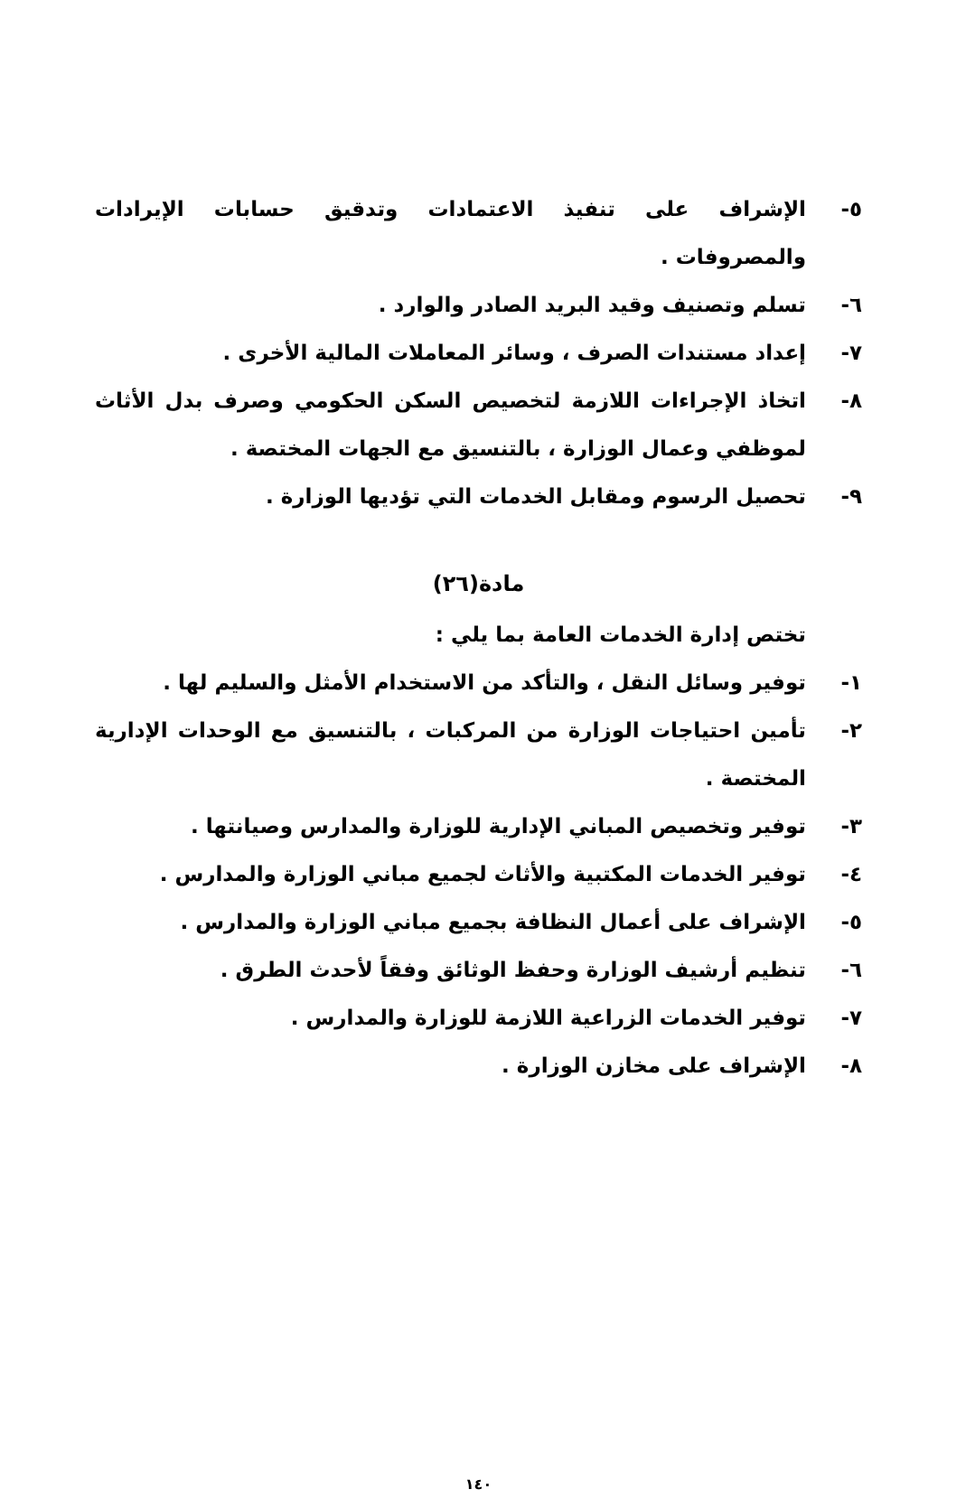٥- الإشراف على تنفيذ الاعتمادات وتدقيق حسابات الإيرادات والمصروفات .
٦- تسلم وتصنيف وقيد البريد الصادر والوارد .
٧- إعداد مستندات الصرف ، وسائر المعاملات المالية الأخرى .
٨- اتخاذ الإجراءات اللازمة لتخصيص السكن الحكومي وصرف بدل الأثاث لموظفي وعمال الوزارة ، بالتنسيق مع الجهات المختصة .
٩- تحصيل الرسوم ومقابل الخدمات التي تؤديها الوزارة .
مادة(٢٦)
تختص إدارة الخدمات العامة بما يلي :
١- توفير وسائل النقل ، والتأكد من الاستخدام الأمثل والسليم لها .
٢- تأمين احتياجات الوزارة من المركبات ، بالتنسيق مع الوحدات الإدارية المختصة .
٣- توفير وتخصيص المباني الإدارية للوزارة والمدارس وصيانتها .
٤- توفير الخدمات المكتبية والأثاث لجميع مباني الوزارة والمدارس .
٥- الإشراف على أعمال النظافة بجميع مباني الوزارة والمدارس .
٦- تنظيم أرشيف الوزارة وحفظ الوثائق وفقاً لأحدث الطرق .
٧- توفير الخدمات الزراعية اللازمة للوزارة والمدارس .
٨- الإشراف على مخازن الوزارة .
١٤٠